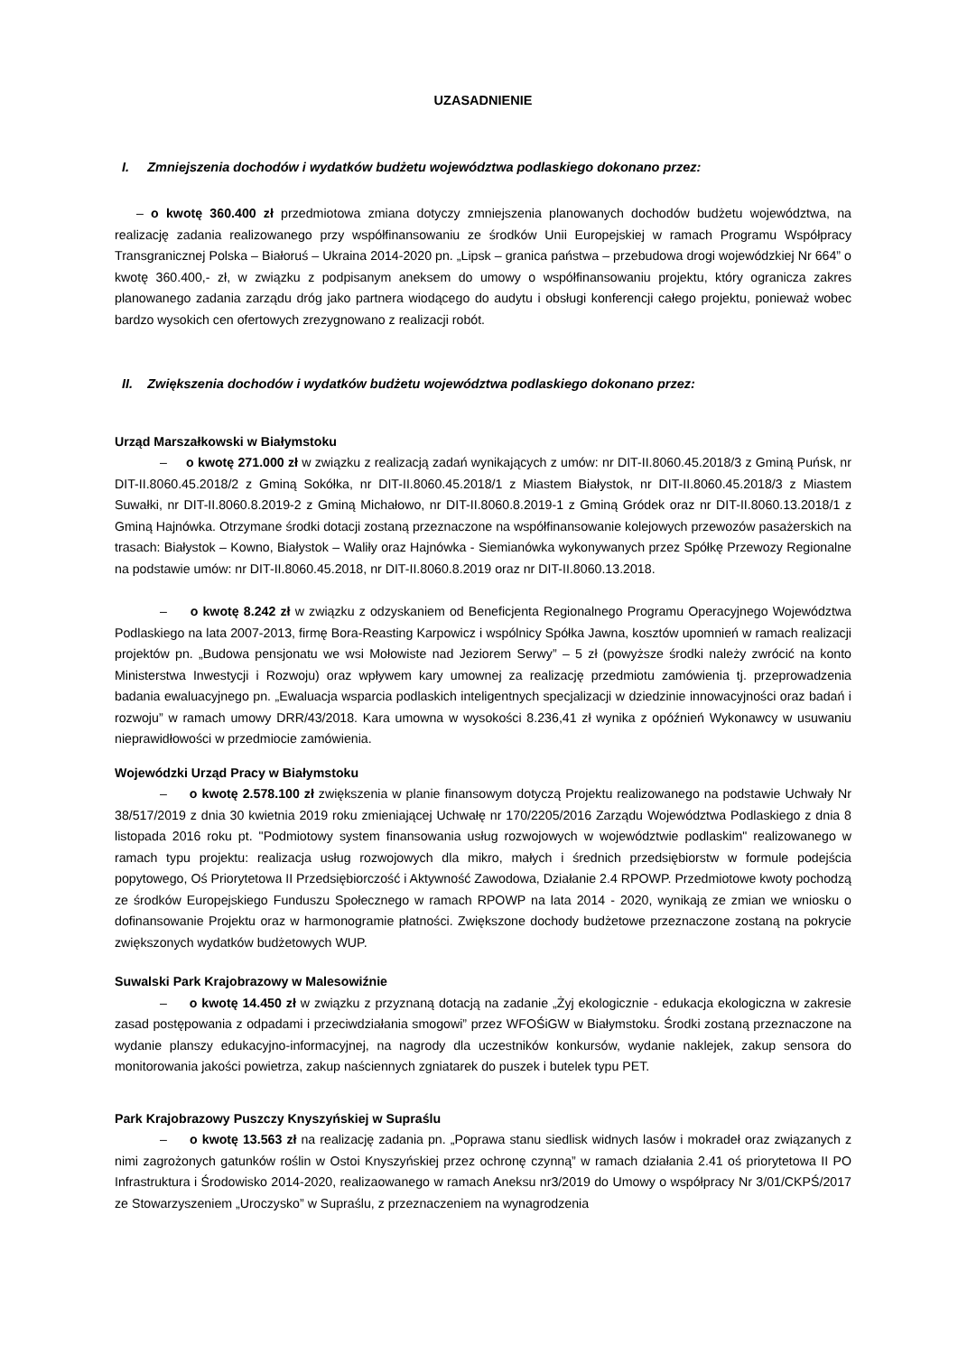UZASADNIENIE
I. Zmniejszenia dochodów i wydatków budżetu województwa podlaskiego dokonano przez:
– o kwotę 360.400 zł przedmiotowa zmiana dotyczy zmniejszenia planowanych dochodów budżetu województwa, na realizację zadania realizowanego przy współfinansowaniu ze środków Unii Europejskiej w ramach Programu Współpracy Transgranicznej Polska – Białoruś – Ukraina 2014-2020 pn. „Lipsk – granica państwa – przebudowa drogi wojewódzkiej Nr 664” o kwotę 360.400,- zł, w związku z podpisanym aneksem do umowy o współfinansowaniu projektu, który ogranicza zakres planowanego zadania zarządu dróg jako partnera wiodącego do audytu i obsługi konferencji całego projektu, ponieważ wobec bardzo wysokich cen ofertowych zrezygnowano z realizacji robót.
II. Zwiększenia dochodów i wydatków budżetu województwa podlaskiego dokonano przez:
Urząd Marszałkowski w Białymstoku
– o kwotę 271.000 zł w związku z realizacją zadań wynikających z umów: nr DIT-II.8060.45.2018/3 z Gminą Puńsk, nr DIT-II.8060.45.2018/2 z Gminą Sokółka, nr DIT-II.8060.45.2018/1 z Miastem Białystok, nr DIT-II.8060.45.2018/3 z Miastem Suwałki, nr DIT-II.8060.8.2019-2 z Gminą Michałowo, nr DIT-II.8060.8.2019-1 z Gminą Gródek oraz nr DIT-II.8060.13.2018/1 z Gminą Hajnówka. Otrzymane środki dotacji zostaną przeznaczone na współfinansowanie kolejowych przewozów pasażerskich na trasach: Białystok – Kowno, Białystok – Waliły oraz Hajnówka - Siemianówka wykonywanych przez Spółkę Przewozy Regionalne na podstawie umów: nr DIT-II.8060.45.2018, nr DIT-II.8060.8.2019 oraz nr DIT-II.8060.13.2018.
– o kwotę 8.242 zł w związku z odzyskaniem od Beneficjenta Regionalnego Programu Operacyjnego Województwa Podlaskiego na lata 2007-2013, firmę Bora-Reasting Karpowicz i wspólnicy Spółka Jawna, kosztów upomnień w ramach realizacji projektów pn. „Budowa pensjonatu we wsi Mołowiste nad Jeziorem Serwy” – 5 zł (powyższe środki należy zwrócić na konto Ministerstwa Inwestycji i Rozwoju) oraz wpływem kary umownej za realizację przedmiotu zamówienia tj. przeprowadzenia badania ewaluacyjnego pn. „Ewaluacja wsparcia podlaskich inteligentnych specjalizacji w dziedzinie innowacyjności oraz badań i rozwoju” w ramach umowy DRR/43/2018. Kara umowna w wysokości 8.236,41 zł wynika z opóźnień Wykonawcy w usuwaniu nieprawidłowości w przedmiocie zamówienia.
Wojewódzki Urząd Pracy w Białymstoku
– o kwotę 2.578.100 zł zwiększenia w planie finansowym dotyczą Projektu realizowanego na podstawie Uchwały Nr 38/517/2019 z dnia 30 kwietnia 2019 roku zmieniającej Uchwałę nr 170/2205/2016 Zarządu Województwa Podlaskiego z dnia 8 listopada 2016 roku pt. "Podmiotowy system finansowania usług rozwojowych w województwie podlaskim" realizowanego w ramach typu projektu: realizacja usług rozwojowych dla mikro, małych i średnich przedsiębiorstw w formule podejścia popytowego, Oś Priorytetowa II Przedsiębiorczość i Aktywność Zawodowa, Działanie 2.4 RPOWP. Przedmiotowe kwoty pochodzą ze środków Europejskiego Funduszu Społecznego w ramach RPOWP na lata 2014 - 2020, wynikają ze zmian we wniosku o dofinansowanie Projektu oraz w harmonogramie płatności. Zwiększone dochody budżetowe przeznaczone zostaną na pokrycie zwiększonych wydatków budżetowych WUP.
Suwalski Park Krajobrazowy w Malesowiźnie
– o kwotę 14.450 zł w związku z przyznaną dotacją na zadanie „Żyj ekologicznie - edukacja ekologiczna w zakresie zasad postępowania z odpadami i przeciwdziałania smogowi” przez WFOŚiGW w Białymstoku. Środki zostaną przeznaczone na wydanie planszy edukacyjno-informacyjnej, na nagrody dla uczestników konkursów, wydanie naklejek, zakup sensora do monitorowania jakości powietrza, zakup naściennych zgniatarek do puszek i butelek typu PET.
Park Krajobrazowy Puszczy Knyszyńskiej w Supraślu
– o kwotę 13.563 zł na realizację zadania pn. „Poprawa stanu siedlisk widnych lasów i mokradeł oraz związanych z nimi zagrożonych gatunków roślin w Ostoi Knyszyńskiej przez ochronę czynną” w ramach działania 2.41 oś priorytetowa II PO Infrastruktura i Środowisko 2014-2020, realizaowanego w ramach Aneksu nr3/2019 do Umowy o współpracy Nr 3/01/CKPŚ/2017 ze Stowarzyszeniem „Uroczysko” w Supraślu, z przeznaczeniem na wynagrodzenia